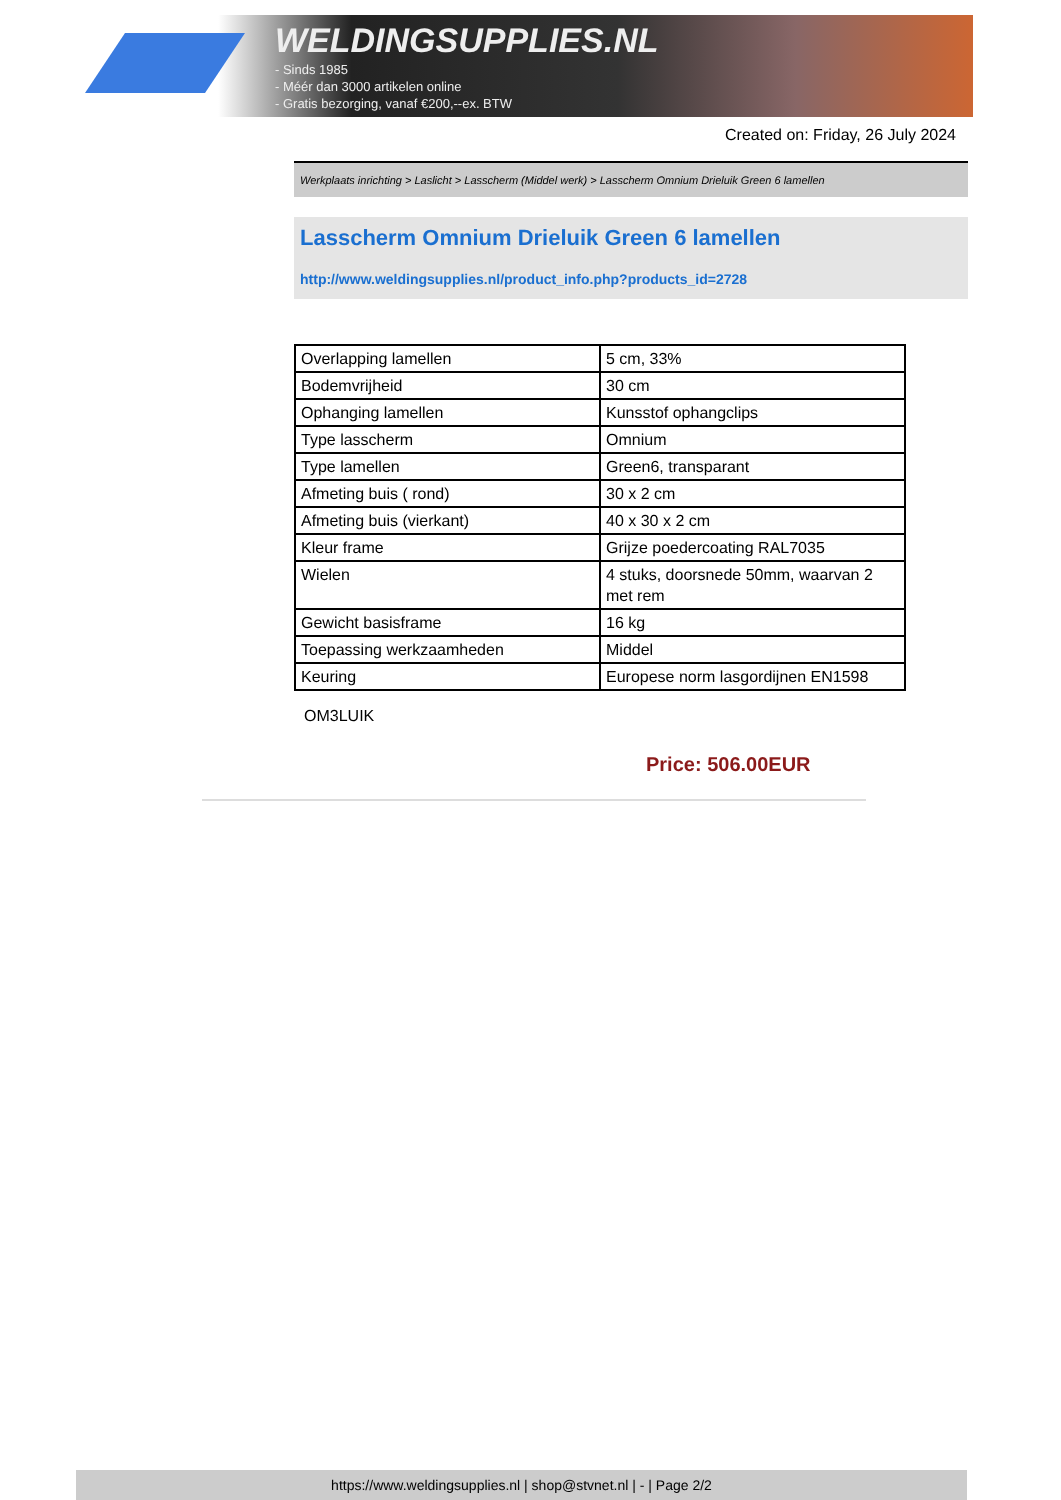WELDINGSUPPLIES.NL
- Sinds 1985
- Méér dan 3000 artikelen online
- Gratis bezorging, vanaf €200,--ex. BTW
Created on: Friday, 26 July 2024
Werkplaats inrichting > Laslicht > Lasscherm (Middel werk) > Lasscherm Omnium Drieluik Green 6 lamellen
Lasscherm Omnium Drieluik Green 6 lamellen
http://www.weldingsupplies.nl/product_info.php?products_id=2728
| Overlapping lamellen | 5 cm, 33% |
| Bodemvrijheid | 30 cm |
| Ophanging lamellen | Kunsstof ophangclips |
| Type lasscherm | Omnium |
| Type lamellen | Green6, transparant |
| Afmeting buis ( rond) | 30 x 2 cm |
| Afmeting buis (vierkant) | 40 x 30 x 2 cm |
| Kleur frame | Grijze poedercoating RAL7035 |
| Wielen | 4 stuks, doorsnede 50mm, waarvan 2 met rem |
| Gewicht basisframe | 16 kg |
| Toepassing werkzaamheden | Middel |
| Keuring | Europese norm lasgordijnen EN1598 |
OM3LUIK
Price: 506.00EUR
https://www.weldingsupplies.nl | shop@stvnet.nl | - | Page 2/2